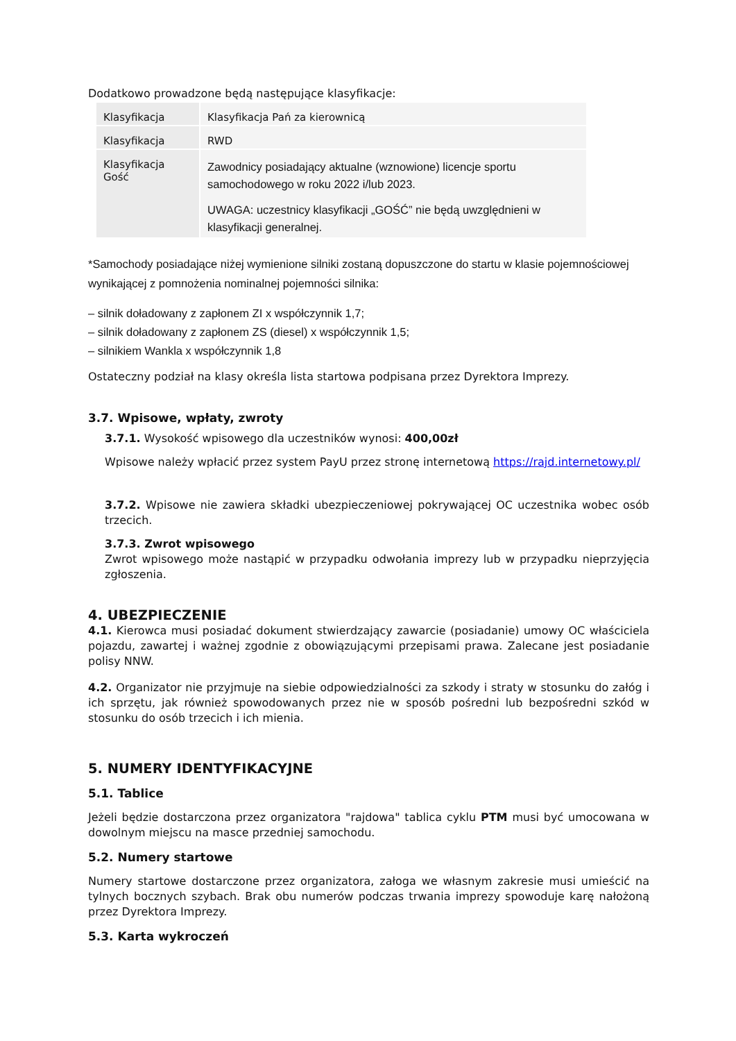Dodatkowo prowadzone będą następujące klasyfikacje:
| Klasyfikacja | Klasyfikacja Pań za kierownicą |
| Klasyfikacja | RWD |
| Klasyfikacja Gość | Zawodnicy posiadający aktualne (wznowione) licencje sportu samochodowego w roku 2022 i/lub 2023. UWAGA: uczestnicy klasyfikacji „GOŚĆ” nie będą uwzględnieni w klasyfikacji generalnej. |
*Samochody posiadające niżej wymienione silniki zostaną dopuszczone do startu w klasie pojemnościowej wynikającej z pomnożenia nominalnej pojemności silnika:
– silnik doładowany z zapłonem ZI x współczynnik 1,7;
– silnik doładowany z zapłonem ZS (diesel) x współczynnik 1,5;
– silnikiem Wankla x współczynnik 1,8
Ostateczny podział na klasy określa lista startowa podpisana przez Dyrektora Imprezy.
3.7. Wpisowe, wpłaty, zwroty
3.7.1. Wysokość wpisowego dla uczestników wynosi: 400,00zł
Wpisowe należy wpłacić przez system PayU przez stronę internetową https://rajd.internetowy.pl/
3.7.2. Wpisowe nie zawiera składki ubezpieczeniowej pokrywającej OC uczestnika wobec osób trzecich.
3.7.3. Zwrot wpisowego
Zwrot wpisowego może nastąpić w przypadku odwołania imprezy lub w przypadku nieprzyjęcia zgłoszenia.
4. UBEZPIECZENIE
4.1. Kierowca musi posiadać dokument stwierdzający zawarcie (posiadanie) umowy OC właściciela pojazdu, zawartej i ważnej zgodnie z obowiązującymi przepisami prawa. Zalecane jest posiadanie polisy NNW.
4.2. Organizator nie przyjmuje na siebie odpowiedzialności za szkody i straty w stosunku do załóg i ich sprzętu, jak również spowodowanych przez nie w sposób pośredni lub bezpośredni szkód w stosunku do osób trzecich i ich mienia.
5. NUMERY IDENTYFIKACYJNE
5.1. Tablice
Jeżeli będzie dostarczona przez organizatora "rajdowa" tablica cyklu PTM musi być umocowana w dowolnym miejscu na masce przedniej samochodu.
5.2. Numery startowe
Numery startowe dostarczone przez organizatora, załoga we własnym zakresie musi umieścić na tylnych bocznych szybach. Brak obu numerów podczas trwania imprezy spowoduje karę nałożoną przez Dyrektora Imprezy.
5.3. Karta wykroczeń